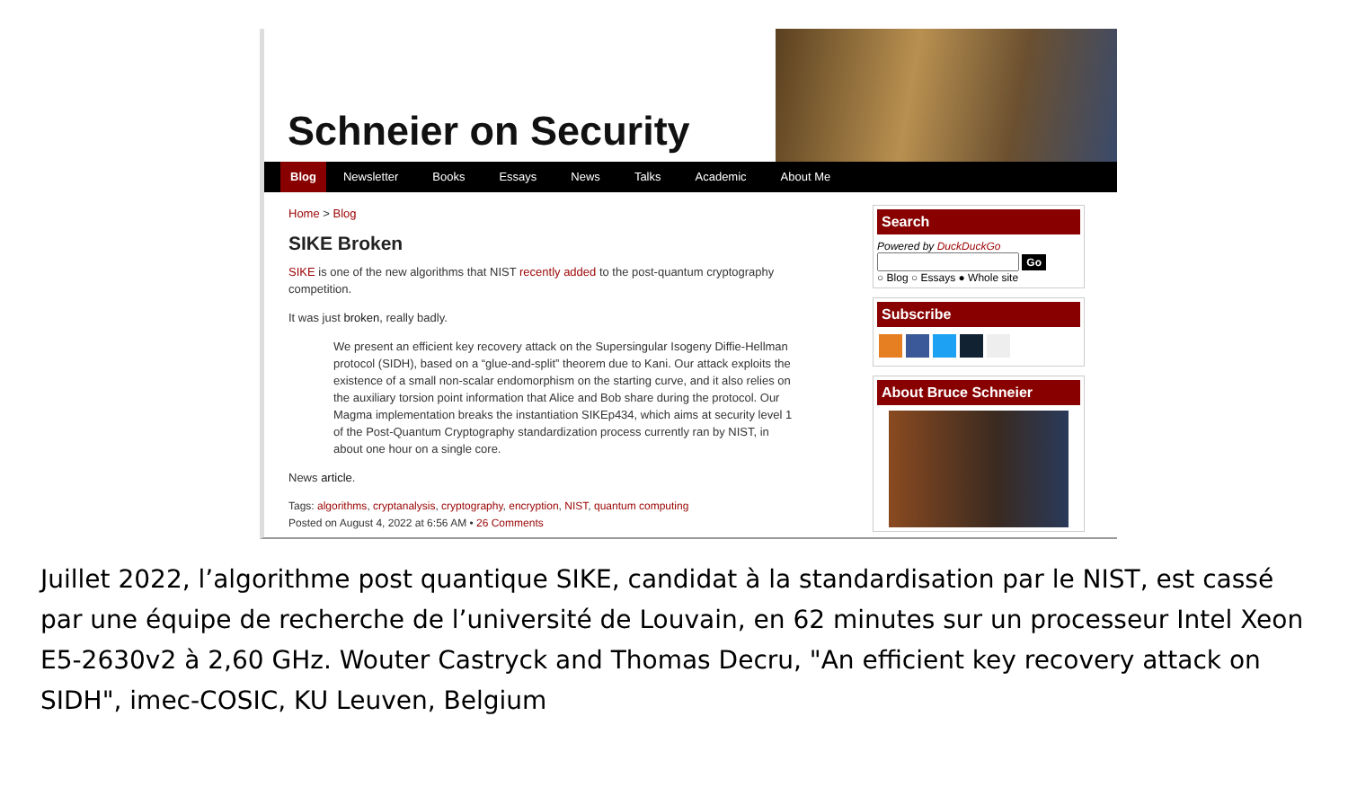Schneier on Security
Blog Newsletter Books Essays News Talks Academic About Me
Home > Blog
SIKE Broken
SIKE is one of the new algorithms that NIST recently added to the post-quantum cryptography competition.
It was just broken, really badly.
We present an efficient key recovery attack on the Supersingular Isogeny Diffie-Hellman protocol (SIDH), based on a “glue-and-split” theorem due to Kani. Our attack exploits the existence of a small non-scalar endomorphism on the starting curve, and it also relies on the auxiliary torsion point information that Alice and Bob share during the protocol. Our Magma implementation breaks the instantiation SIKEp434, which aims at security level 1 of the Post-Quantum Cryptography standardization process currently ran by NIST, in about one hour on a single core.
News article.
Tags: algorithms, cryptanalysis, cryptography, encryption, NIST, quantum computing
Posted on August 4, 2022 at 6:56 AM • 26 Comments
Search
Powered by DuckDuckGo
Go
○ Blog ○ Essays ● Whole site
Subscribe
About Bruce Schneier
Juillet 2022, l’algorithme post quantique SIKE, candidat à la standardisation par le NIST, est cassé par une équipe de recherche de l’université de Louvain, en 62 minutes sur un processeur Intel Xeon E5-2630v2 à 2,60 GHz. Wouter Castryck and Thomas Decru, "An efficient key recovery attack on SIDH", imec-COSIC, KU Leuven, Belgium